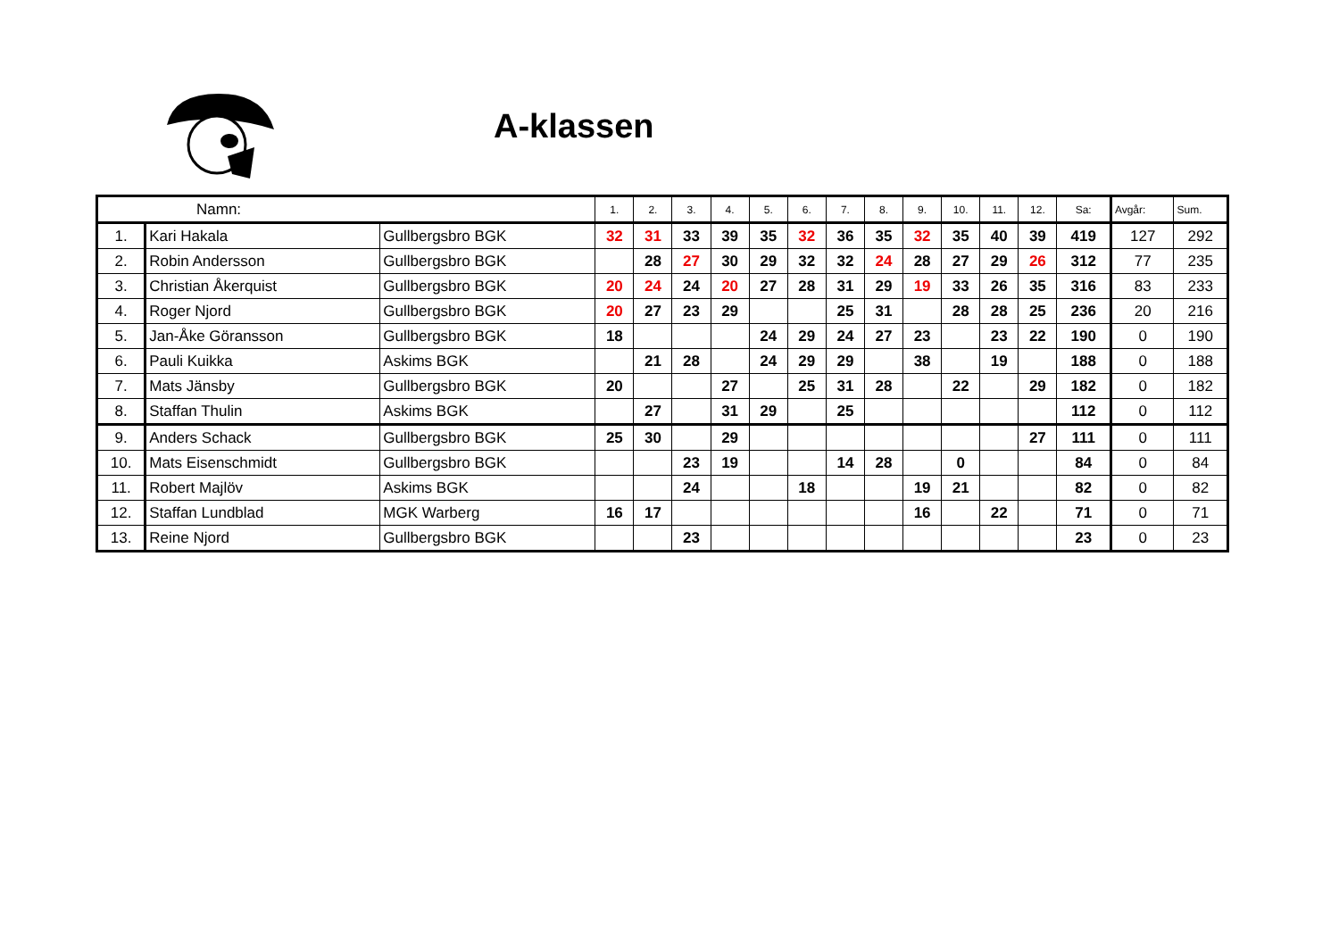A-klassen
| Namn: | | | 1. | 2. | 3. | 4. | 5. | 6. | 7. | 8. | 9. | 10. | 11. | 12. | Sa: | Avgår: | Sum. |
| --- | --- | --- | --- | --- | --- | --- | --- | --- | --- | --- | --- | --- | --- | --- | --- | --- | --- |
| 1. | Kari Hakala | Gullbergsbro BGK | 32 | 31 | 33 | 39 | 35 | 32 | 36 | 35 | 32 | 35 | 40 | 39 | 419 | 127 | 292 |
| 2. | Robin Andersson | Gullbergsbro BGK | | 28 | 27 | 30 | 29 | 32 | 32 | 24 | 28 | 27 | 29 | 26 | 312 | 77 | 235 |
| 3. | Christian Åkerquist | Gullbergsbro BGK | 20 | 24 | 24 | 20 | 27 | 28 | 31 | 29 | 19 | 33 | 26 | 35 | 316 | 83 | 233 |
| 4. | Roger Njord | Gullbergsbro BGK | 20 | 27 | 23 | 29 | | | 25 | 31 | | 28 | 28 | 25 | 236 | 20 | 216 |
| 5. | Jan-Åke Göransson | Gullbergsbro BGK | 18 | | | | 24 | 29 | 24 | 27 | 23 | | 23 | 22 | 190 | 0 | 190 |
| 6. | Pauli Kuikka | Askims BGK | | 21 | 28 | | 24 | 29 | 29 | | 38 | | 19 | | 188 | 0 | 188 |
| 7. | Mats Jänsby | Gullbergsbro BGK | 20 | | | 27 | | 25 | 31 | 28 | | 22 | | 29 | 182 | 0 | 182 |
| 8. | Staffan Thulin | Askims BGK | | 27 | | 31 | 29 | | 25 | | | | | | 112 | 0 | 112 |
| 9. | Anders Schack | Gullbergsbro BGK | 25 | 30 | | 29 | | | | | | | | 27 | 111 | 0 | 111 |
| 10. | Mats Eisenschmidt | Gullbergsbro BGK | | | 23 | 19 | | | 14 | 28 | | 0 | | | 84 | 0 | 84 |
| 11. | Robert Majlöv | Askims BGK | | | 24 | | | 18 | | | 19 | 21 | | | 82 | 0 | 82 |
| 12. | Staffan Lundblad | MGK Warberg | 16 | 17 | | | | | | | 16 | | 22 | | 71 | 0 | 71 |
| 13. | Reine Njord | Gullbergsbro BGK | | | 23 | | | | | | | | | | 23 | 0 | 23 |